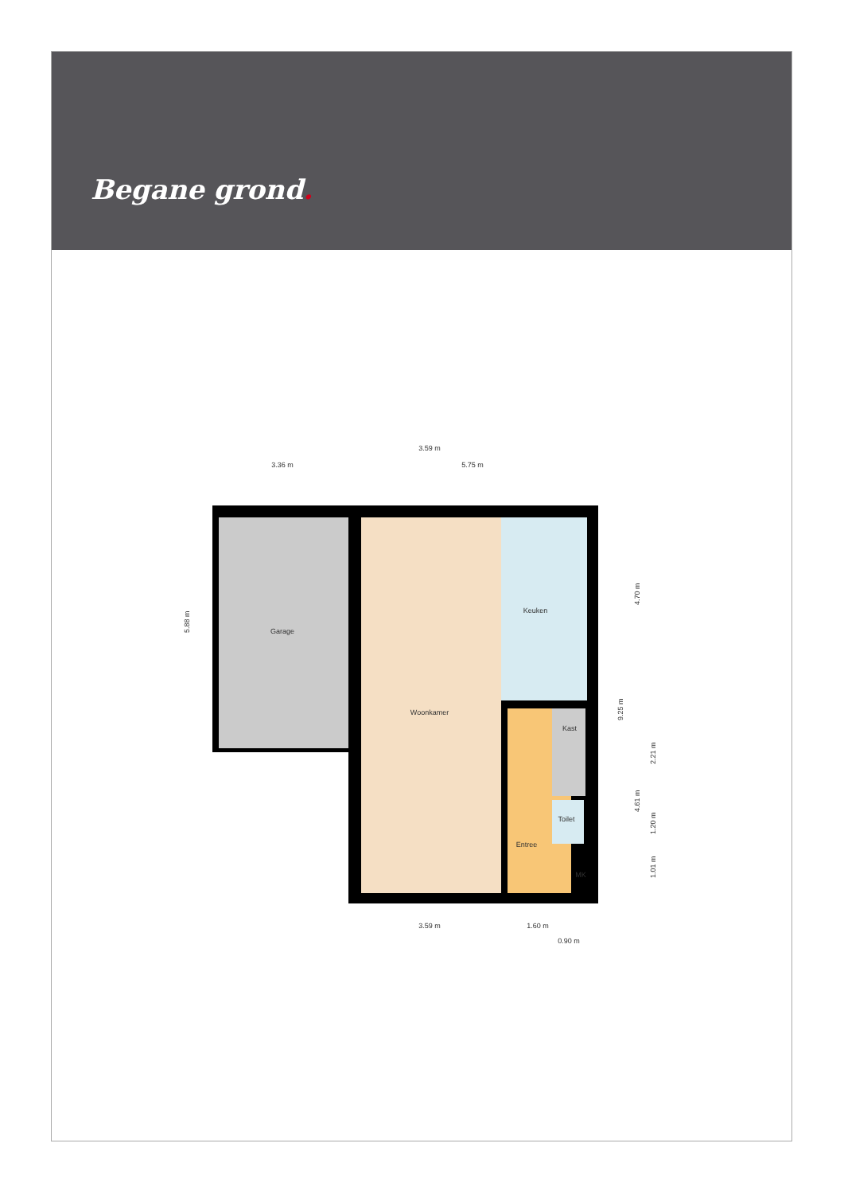Begane grond.
Garage
Woonkamer
Keuken
Kast
Toilet
Entree
MK
3.59 m
3.36 m
5.75 m
3.59 m
1.60 m
0.90 m
5.88 m
4.70 m
9.25 m
4.61 m
2.21 m
1.20 m
1.01 m